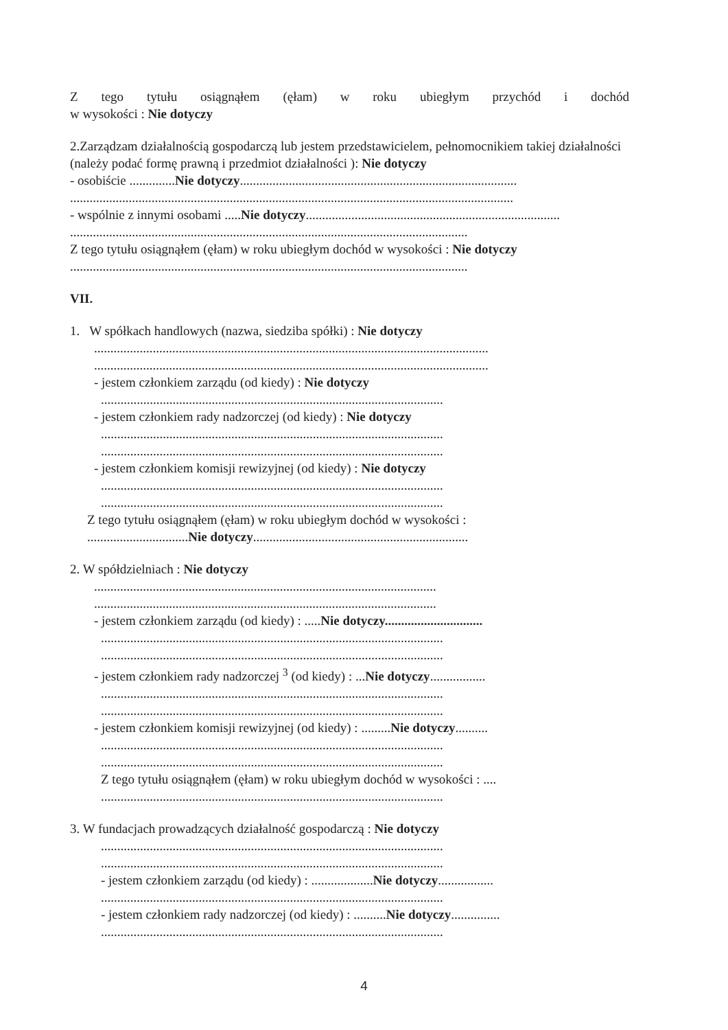Z tego tytułu osiągnąłem (ęłam) w roku ubiegłym przychód i dochód
w wysokości : Nie dotyczy
2.Zarządzam działalnością gospodarczą lub jestem przedstawicielem, pełnomocnikiem takiej działalności (należy podać formę prawną i przedmiot działalności ): Nie dotyczy
- osobiście ..............Nie dotyczy.....................................................................................
........................................................................................................................................
- wspólnie z innymi osobami .....Nie dotyczy..............................................................................
..........................................................................................................................
Z tego tytułu osiągnąłem (ęłam) w roku ubiegłym dochód w wysokości : Nie dotyczy
..........................................................................................................................
VII.
1. W spółkach handlowych (nazwa, siedziba spółki) : Nie dotyczy
.........................................................................................................................
.........................................................................................................................
- jestem członkiem zarządu (od kiedy) : Nie dotyczy
.........................................................................................................
- jestem członkiem rady nadzorczej (od kiedy) : Nie dotyczy
.........................................................................................................
.........................................................................................................
- jestem członkiem komisji rewizyjnej (od kiedy) : Nie dotyczy
.........................................................................................................
.........................................................................................................
Z tego tytułu osiągnąłem (ęłam) w roku ubiegłym dochód w wysokości :
...............................Nie dotyczy..................................................................
2. W spółdzielniach : Nie dotyczy
.........................................................................................................
.........................................................................................................
- jestem członkiem zarządu (od kiedy) : .....Nie dotyczy..............................
.........................................................................................................
.........................................................................................................
- jestem członkiem rady nadzorczej <sup>3</sup> (od kiedy) : ...Nie dotyczy.................
.........................................................................................................
.........................................................................................................
- jestem członkiem komisji rewizyjnej (od kiedy) : .........Nie dotyczy..........
.........................................................................................................
.........................................................................................................
Z tego tytułu osiągnąłem (ęłam) w roku ubiegłym dochód w wysokości : ....
.........................................................................................................
3. W fundacjach prowadzących działalność gospodarczą : Nie dotyczy
.........................................................................................................
.........................................................................................................
- jestem członkiem zarządu (od kiedy) : ...................Nie dotyczy.................
.........................................................................................................
- jestem członkiem rady nadzorczej (od kiedy) : ..........Nie dotyczy...............
.........................................................................................................
4